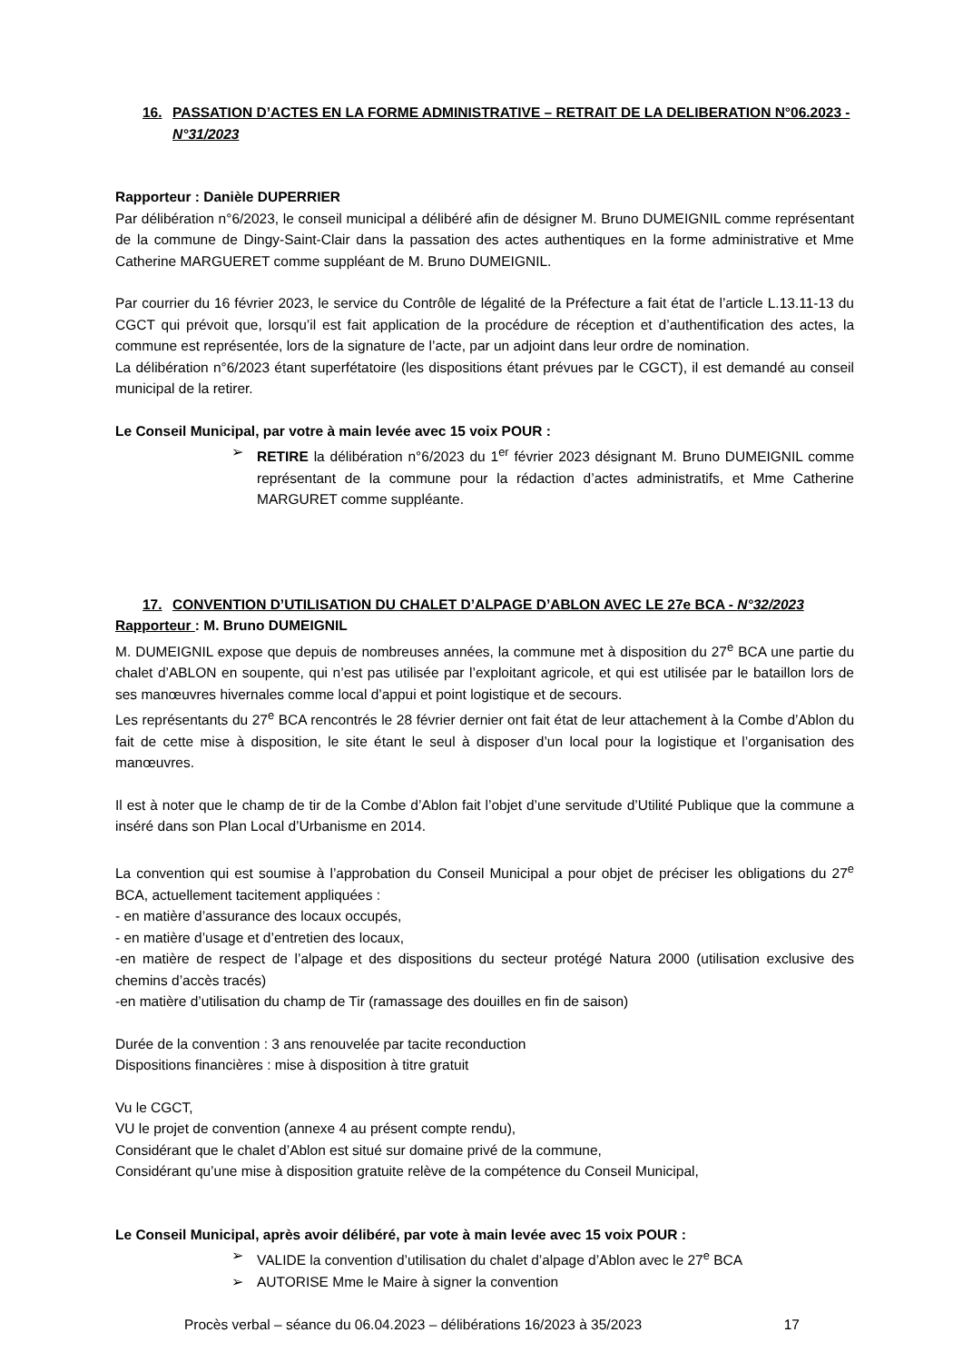16. PASSATION D’ACTES EN LA FORME ADMINISTRATIVE – RETRAIT DE LA DELIBERATION N°06.2023 - N°31/2023
Rapporteur : Danièle DUPERRIER
Par délibération n°6/2023, le conseil municipal a délibéré afin de désigner M. Bruno DUMEIGNIL comme représentant de la commune de Dingy-Saint-Clair dans la passation des actes authentiques en la forme administrative et Mme Catherine MARGUERET comme suppléant de M. Bruno DUMEIGNIL.
Par courrier du 16 février 2023, le service du Contrôle de légalité de la Préfecture a fait état de l’article L.13.11-13 du CGCT qui prévoit que, lorsqu’il est fait application de la procédure de réception et d’authentification des actes, la commune est représentée, lors de la signature de l’acte, par un adjoint dans leur ordre de nomination.
La délibération n°6/2023 étant superfétatoire (les dispositions étant prévues par le CGCT), il est demandé au conseil municipal de la retirer.
Le Conseil Municipal, par votre à main levée avec 15 voix POUR :
➢ RETIRE la délibération n°6/2023 du 1<sup>er</sup> février 2023 désignant M. Bruno DUMEIGNIL comme représentant de la commune pour la rédaction d’actes administratifs, et Mme Catherine MARGURET comme suppléante.
17. CONVENTION D’UTILISATION DU CHALET D’ALPAGE D’ABLON AVEC LE 27e BCA - N°32/2023
Rapporteur : M. Bruno DUMEIGNIL
M. DUMEIGNIL expose que depuis de nombreuses années, la commune met à disposition du 27<sup>e</sup> BCA une partie du chalet d’ABLON en soupente, qui n’est pas utilisée par l’exploitant agricole, et qui est utilisée par le bataillon lors de ses manœuvres hivernales comme local d’appui et point logistique et de secours.
Les représentants du 27<sup>e</sup> BCA rencontrés le 28 février dernier ont fait état de leur attachement à la Combe d’Ablon du fait de cette mise à disposition, le site étant le seul à disposer d’un local pour la logistique et l’organisation des manœuvres.
Il est à noter que le champ de tir de la Combe d’Ablon fait l’objet d’une servitude d’Utilité Publique que la commune a inséré dans son Plan Local d’Urbanisme en 2014.
La convention qui est soumise à l’approbation du Conseil Municipal a pour objet de préciser les obligations du 27<sup>e</sup> BCA, actuellement tacitement appliquées :
- en matière d’assurance des locaux occupés,
- en matière d’usage et d’entretien des locaux,
-en matière de respect de l’alpage et des dispositions du secteur protégé Natura 2000 (utilisation exclusive des chemins d’accès tracés)
-en matière d’utilisation du champ de Tir (ramassage des douilles en fin de saison)
Durée de la convention : 3 ans renouvelée par tacite reconduction
Dispositions financières : mise à disposition à titre gratuit
Vu le CGCT,
VU le projet de convention (annexe 4 au présent compte rendu),
Considérant que le chalet d’Ablon est situé sur domaine privé de la commune,
Considérant qu’une mise à disposition gratuite relève de la compétence du Conseil Municipal,
Le Conseil Municipal, après avoir délibéré, par vote à main levée avec 15 voix POUR :
➢ VALIDE la convention d’utilisation du chalet d’alpage d’Ablon avec le 27<sup>e</sup> BCA
➢ AUTORISE Mme le Maire à signer la convention
Procès verbal – séance du 06.04.2023 – délibérations 16/2023 à 35/2023 17